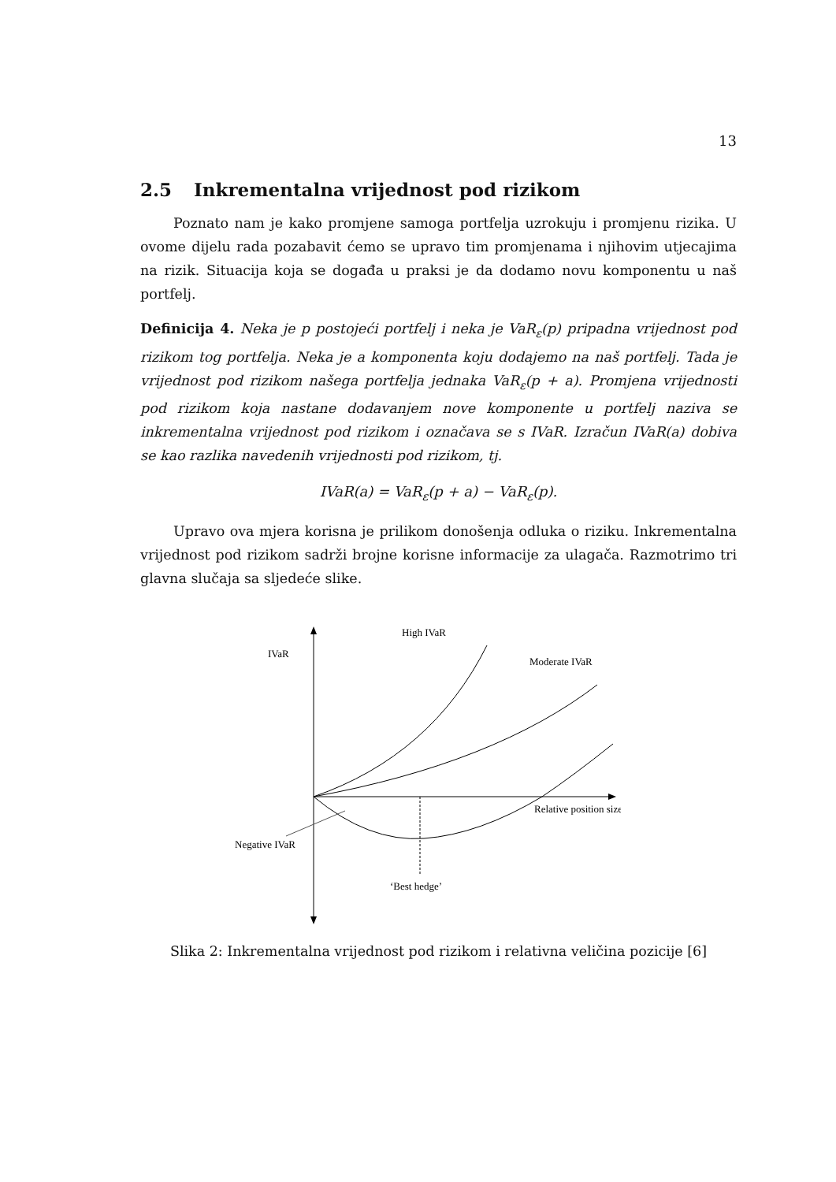13
2.5 Inkrementalna vrijednost pod rizikom
Poznato nam je kako promjene samoga portfelja uzrokuju i promjenu rizika. U ovome dijelu rada pozabavit ćemo se upravo tim promjenama i njihovim utjecajima na rizik. Situacija koja se događa u praksi je da dodamo novu komponentu u naš portfelj.
Definicija 4. Neka je p postojeći portfelj i neka je VaR<sub>ε</sub>(p) pripadna vrijednost pod rizikom tog portfelja. Neka je a komponenta koju dodajemo na naš portfelj. Tada je vrijednost pod rizikom našega portfelja jednaka VaR<sub>ε</sub>(p + a). Promjena vrijednosti pod rizikom koja nastane dodavanjem nove komponente u portfelj naziva se inkrementalna vrijednost pod rizikom i označava se s IVaR. Izračun IVaR(a) dobiva se kao razlika navedenih vrijednosti pod rizikom, tj.
IVaR(a) = VaR<sub>ε</sub>(p + a) − VaR<sub>ε</sub>(p).
Upravo ova mjera korisna je prilikom donošenja odluka o riziku. Inkrementalna vrijednost pod rizikom sadrži brojne korisne informacije za ulagača. Razmotrimo tri glavna slučaja sa sljedeće slike.
IVaR
High IVaR
Moderate IVaR
Relative position size
Negative IVaR
‘Best hedge’
Slika 2: Inkrementalna vrijednost pod rizikom i relativna veličina pozicije [6]